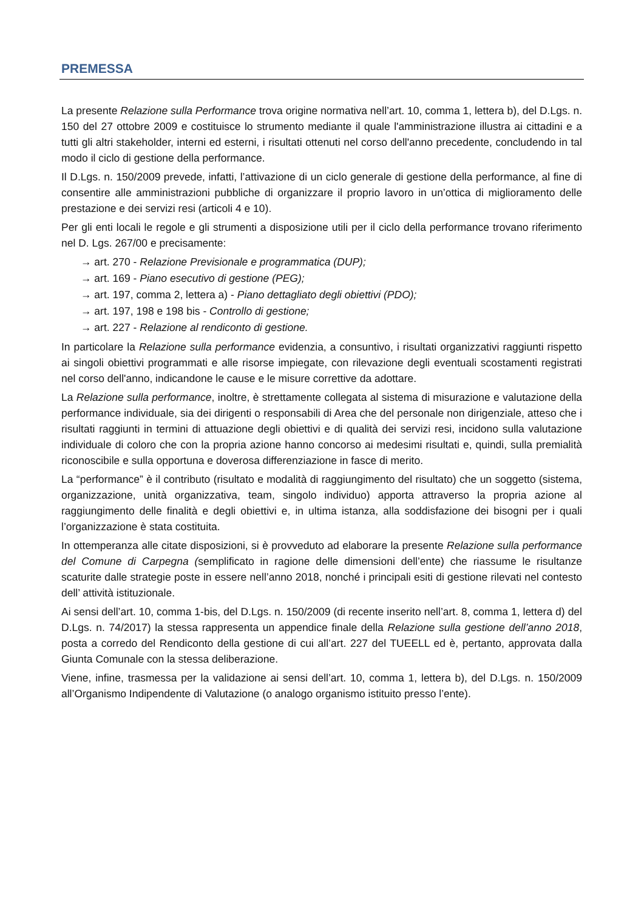PREMESSA
La presente Relazione sulla Performance trova origine normativa nell’art. 10, comma 1, lettera b), del D.Lgs. n. 150 del 27 ottobre 2009 e costituisce lo strumento mediante il quale l'amministrazione illustra ai cittadini e a tutti gli altri stakeholder, interni ed esterni, i risultati ottenuti nel corso dell'anno precedente, concludendo in tal modo il ciclo di gestione della performance.
Il D.Lgs. n. 150/2009 prevede, infatti, l’attivazione di un ciclo generale di gestione della performance, al fine di consentire alle amministrazioni pubbliche di organizzare il proprio lavoro in un’ottica di miglioramento delle prestazione e dei servizi resi (articoli 4 e 10).
Per gli enti locali le regole e gli strumenti a disposizione utili per il ciclo della performance trovano riferimento nel D. Lgs. 267/00 e precisamente:
→ art. 270 - Relazione Previsionale e programmatica (DUP);
→ art. 169 - Piano esecutivo di gestione (PEG);
→ art. 197, comma 2, lettera a) - Piano dettagliato degli obiettivi (PDO);
→ art. 197, 198 e 198 bis - Controllo di gestione;
→ art. 227 - Relazione al rendiconto di gestione.
In particolare la Relazione sulla performance evidenzia, a consuntivo, i risultati organizzativi raggiunti rispetto ai singoli obiettivi programmati e alle risorse impiegate, con rilevazione degli eventuali scostamenti registrati nel corso dell'anno, indicandone le cause e le misure correttive da adottare.
La Relazione sulla performance, inoltre, è strettamente collegata al sistema di misurazione e valutazione della performance individuale, sia dei dirigenti o responsabili di Area che del personale non dirigenziale, atteso che i risultati raggiunti in termini di attuazione degli obiettivi e di qualità dei servizi resi, incidono sulla valutazione individuale di coloro che con la propria azione hanno concorso ai medesimi risultati e, quindi, sulla premialità riconoscibile e sulla opportuna e doverosa differenziazione in fasce di merito.
La “performance” è il contributo (risultato e modalità di raggiungimento del risultato) che un soggetto (sistema, organizzazione, unità organizzativa, team, singolo individuo) apporta attraverso la propria azione al raggiungimento delle finalità e degli obiettivi e, in ultima istanza, alla soddisfazione dei bisogni per i quali l’organizzazione è stata costituita.
In ottemperanza alle citate disposizioni, si è provveduto ad elaborare la presente Relazione sulla performance del Comune di Carpegna (semplificato in ragione delle dimensioni dell’ente) che riassume le risultanze scaturite dalle strategie poste in essere nell’anno 2018, nonché i principali esiti di gestione rilevati nel contesto dell’ attività istituzionale.
Ai sensi dell’art. 10, comma 1-bis, del D.Lgs. n. 150/2009 (di recente inserito nell’art. 8, comma 1, lettera d) del D.Lgs. n. 74/2017) la stessa rappresenta un appendice finale della Relazione sulla gestione dell’anno 2018, posta a corredo del Rendiconto della gestione di cui all’art. 227 del TUEELL ed è, pertanto, approvata dalla Giunta Comunale con la stessa deliberazione.
Viene, infine, trasmessa per la validazione ai sensi dell’art. 10, comma 1, lettera b), del D.Lgs. n. 150/2009 all’Organismo Indipendente di Valutazione (o analogo organismo istituito presso l’ente).